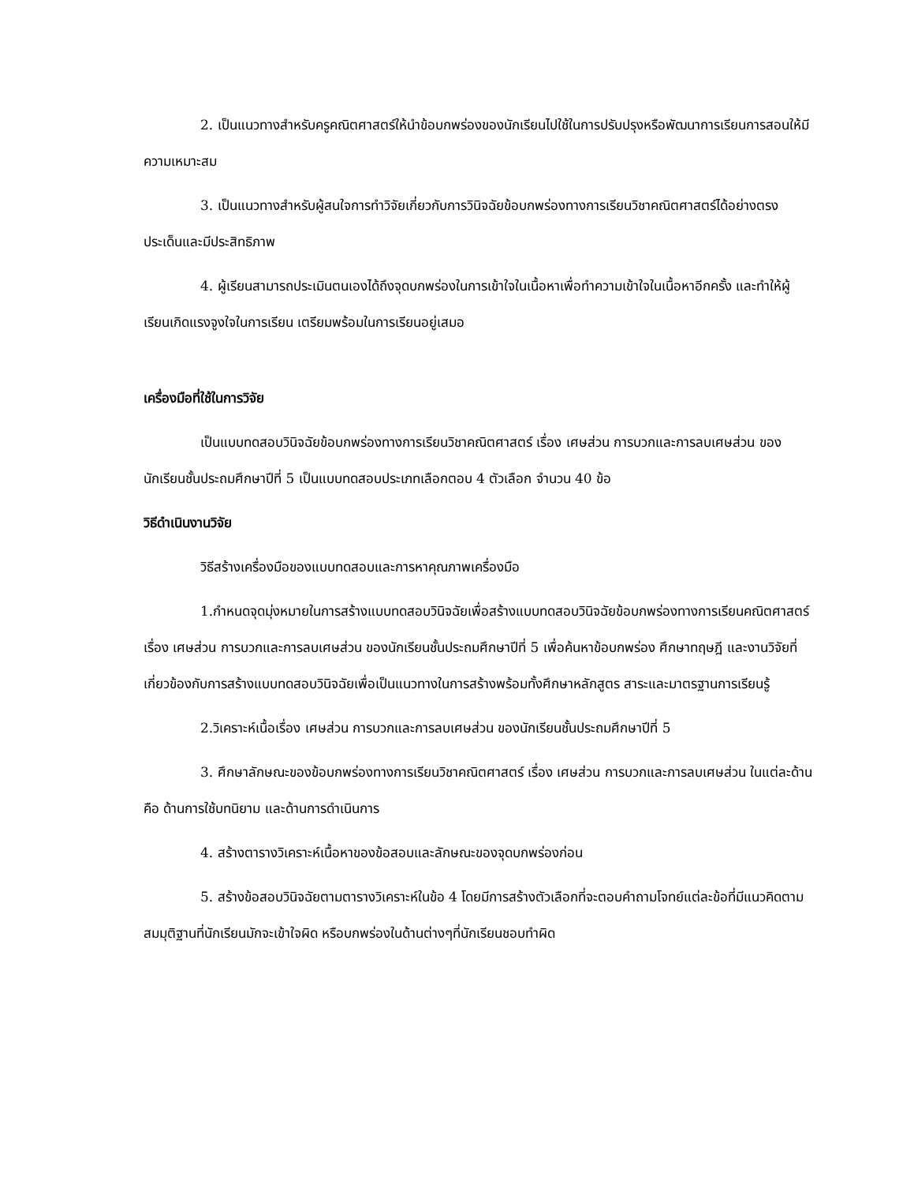2. เป็นแนวทางสำหรับครูคณิตศาสตร์ให้นำข้อบกพร่องของนักเรียนไปใช้ในการปรับปรุงหรือพัฒนาการเรียนการสอนให้มีความเหมาะสม
3. เป็นแนวทางสำหรับผู้สนใจการทำวิจัยเกี่ยวกับการวินิจฉัยข้อบกพร่องทางการเรียนวิชาคณิตศาสตร์ได้อย่างตรงประเด็นและมีประสิทธิภาพ
4. ผู้เรียนสามารถประเมินตนเองได้ถึงจุดบกพร่องในการเข้าใจในเนื้อหาเพื่อทำความเข้าใจในเนื้อหาอีกครั้ง และทำให้ผู้เรียนเกิดแรงจูงใจในการเรียน เตรียมพร้อมในการเรียนอยู่เสมอ
เครื่องมือที่ใช้ในการวิจัย
เป็นแบบทดสอบวินิจฉัยข้อบกพร่องทางการเรียนวิชาคณิตศาสตร์ เรื่อง เศษส่วน การบวกและการลบเศษส่วน ของนักเรียนชั้นประถมศึกษาปีที่ 5 เป็นแบบทดสอบประเภทเลือกตอบ 4 ตัวเลือก จำนวน 40 ข้อ
วิธีดำเนินงานวิจัย
วิธีสร้างเครื่องมือของแบบทดสอบและการหาคุณภาพเครื่องมือ
1.กำหนดจุดมุ่งหมายในการสร้างแบบทดสอบวินิจฉัยเพื่อสร้างแบบทดสอบวินิจฉัยข้อบกพร่องทางการเรียนคณิตศาสตร์เรื่อง เศษส่วน การบวกและการลบเศษส่วน ของนักเรียนชั้นประถมศึกษาปีที่ 5 เพื่อค้นหาข้อบกพร่อง ศึกษาทฤษฎี และงานวิจัยที่เกี่ยวข้องกับการสร้างแบบทดสอบวินิจฉัยเพื่อเป็นแนวทางในการสร้างพร้อมทั้งศึกษาหลักสูตร สาระและมาตรฐานการเรียนรู้
2.วิเคราะห์เนื้อเรื่อง เศษส่วน การบวกและการลบเศษส่วน ของนักเรียนชั้นประถมศึกษาปีที่ 5
3. ศึกษาลักษณะของข้อบกพร่องทางการเรียนวิชาคณิตศาสตร์ เรื่อง เศษส่วน การบวกและการลบเศษส่วน ในแต่ละด้านคือ ด้านการใช้บทนิยาม และด้านการดำเนินการ
4. สร้างตารางวิเคราะห์เนื้อหาของข้อสอบและลักษณะของจุดบกพร่องก่อน
5. สร้างข้อสอบวินิจฉัยตามตารางวิเคราะห์ในข้อ 4 โดยมีการสร้างตัวเลือกที่จะตอบคำถามโจทย์แต่ละข้อที่มีแนวคิดตามสมมุติฐานที่นักเรียนมักจะเข้าใจผิด หรือบกพร่องในด้านต่างๆที่นักเรียนชอบทำผิด